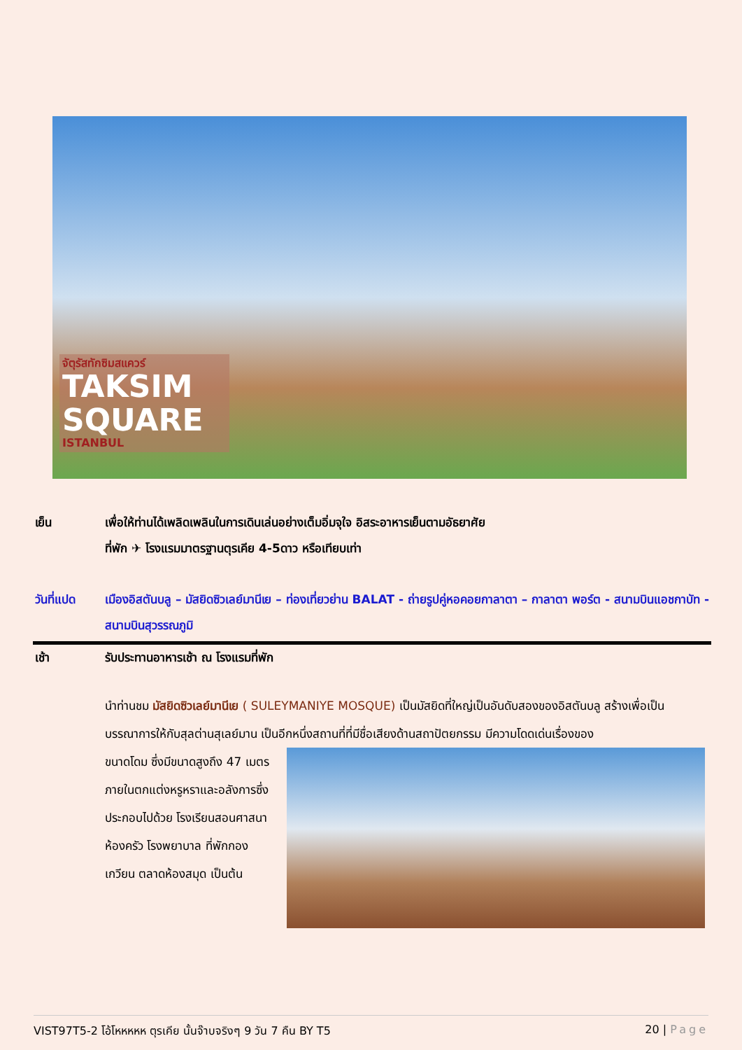จัตุรัสทักซิมสแควร์
TAKSIM SQUARE
ISTANBUL
เย็น เพื่อให้ท่านได้เพลิดเพลินในการเดินเล่นอย่างเต็มอิ่มจุใจ อิสระอาหารเย็นตามอัธยาศัย
ที่พัก ✈ โรงแรมมาตรฐานตุรเคีย 4-5ดาว หรือเทียบเท่า
วันที่แปด เมืองอิสตันบลู – มัสยิดซิวเลย์มานีเย – ท่องเที่ยวย่าน BALAT - ถ่ายรูปคู่หอคอยกาลาตา – กาลาตา พอร์ต - สนามบินแอชกาบัท - สนามบินสุวรรณภูมิ
เช้า รับประทานอาหารเช้า ณ โรงแรมที่พัก
นำท่านชม มัสยิดซิวเลย์มานีเย ( SULEYMANIYE MOSQUE) เป็นมัสยิดที่ใหญ่เป็นอันดับสองของอิสตันบลู สร้างเพื่อเป็นบรรณาการให้กับสุลต่านสุเลย์มาน เป็นอีกหนึ่งสถานที่ที่มีชื่อเสียงด้านสถาปัตยกรรม มีความโดดเด่นเรื่องของ
ขนาดโดม ซึ่งมีขนาดสูงถึง 47 เมตร ภายในตกแต่งหรูหราและอลังการซึ่งประกอบไปด้วย โรงเรียนสอนศาสนา ห้องครัว โรงพยาบาล ที่พักกองเกวียน ตลาดห้องสมุด เป็นต้น
VIST97T5-2 โอ้โหหหหห ตุรเคีย นั้นจ๊าบจริงๆ 9 วัน 7 คืน BY T5
20 | Page